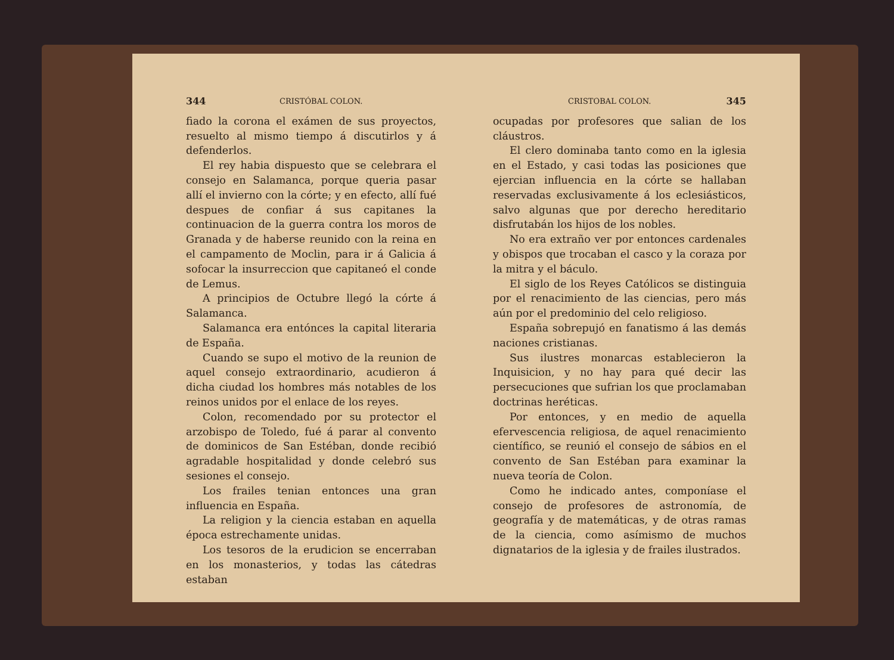344 CRISTÓBAL COLON.
fiado la corona el exámen de sus proyectos, resuelto al mismo tiempo á discutirlos y á defenderlos.
El rey habia dispuesto que se celebrara el consejo en Salamanca, porque queria pasar allí el invierno con la córte; y en efecto, allí fué despues de confiar á sus capitanes la continuacion de la guerra contra los moros de Granada y de haberse reunido con la reina en el campamento de Moclin, para ir á Galicia á sofocar la insurreccion que capitaneó el conde de Lemus.
A principios de Octubre llegó la córte á Salamanca.
Salamanca era entónces la capital literaria de España.
Cuando se supo el motivo de la reunion de aquel consejo extraordinario, acudieron á dicha ciudad los hombres más notables de los reinos unidos por el enlace de los reyes.
Colon, recomendado por su protector el arzobispo de Toledo, fué á parar al convento de dominicos de San Estéban, donde recibió agradable hospitalidad y donde celebró sus sesiones el consejo.
Los frailes tenian entonces una gran influencia en España.
La religion y la ciencia estaban en aquella época estrechamente unidas.
Los tesoros de la erudicion se encerraban en los monasterios, y todas las cátedras estaban
CRISTOBAL COLON. 345
ocupadas por profesores que salian de los cláustros.
El clero dominaba tanto como en la iglesia en el Estado, y casi todas las posiciones que ejercian influencia en la córte se hallaban reservadas exclusivamente á los eclesiásticos, salvo algunas que por derecho hereditario disfrutabán los hijos de los nobles.
No era extraño ver por entonces cardenales y obispos que trocaban el casco y la coraza por la mitra y el báculo.
El siglo de los Reyes Católicos se distinguia por el renacimiento de las ciencias, pero más aún por el predominio del celo religioso.
España sobrepujó en fanatismo á las demás naciones cristianas.
Sus ilustres monarcas establecieron la Inquisicion, y no hay para qué decir las persecuciones que sufrian los que proclamaban doctrinas heréticas.
Por entonces, y en medio de aquella efervescencia religiosa, de aquel renacimiento científico, se reunió el consejo de sábios en el convento de San Estéban para examinar la nueva teoría de Colon.
Como he indicado antes, componíase el consejo de profesores de astronomía, de geografía y de matemáticas, y de otras ramas de la ciencia, como asímismo de muchos dignatarios de la iglesia y de frailes ilustrados.